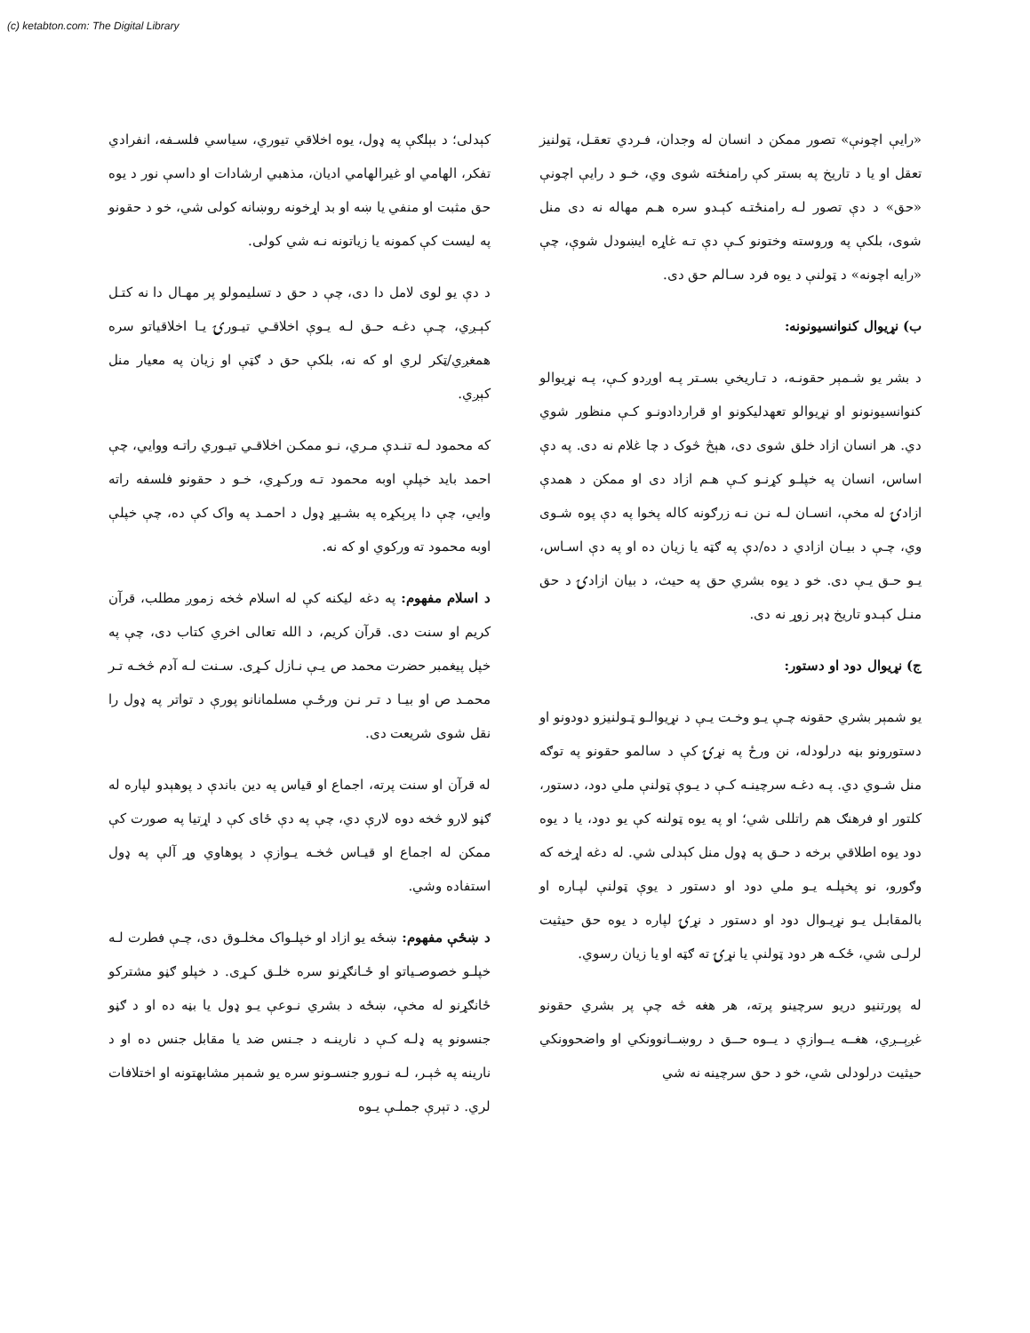(c) ketabton.com: The Digital Library
«رايې اچونې» تصور ممکن د انسان له وجدان، فـردي تعقـل، ټولنيز تعقل او يا د تاريخ په بستر کې رامنځته شوی وي، خـو د رايې اچونې «حق» د دې تصور لـه رامنځتـه کېـدو سره هـم مهاله نه دی منل شوی، بلکې په وروسته وختونو کـې دې تـه غاړه ايښودل شوې، چې «رايه اچونه» د ټولنې د يوه فرد سـالم حق دی.
ب) نړيوال کنوانسيونونه:
د بشر يو شـمېر حقونـه، د تـاريخي بسـتر پـه اوږدو کـې، پـه نړيوالو کنوانسيونونو او نړيوالو تعهدليکونو او قراردادونـو کـې منظور شوي دي. هر انسان ازاد خلق شوی دی، هېڅ څوک د چا غلام نه دی. په دې اساس، انسان په خپلـو کړنـو کـې هـم ازاد دی او ممکن د همدې ازادۍ له مخې، انسـان لـه نـن نـه زرګونه کاله پخوا په دې پوه شـوی وي، چـې د بيـان ازادي د ده/دې په ګټه يا زيان ده او په دې اسـاس، يـو حـق يـې دی. خو د يوه بشري حق په حيث، د بيان ازادۍ د حق منـل کېـدو تاريخ ډېر زوړ نه دی.
ج) نړيوال دود او دستور:
يو شمېر بشري حقونه چـې يـو وخـت يـې د نړيوالـو ټـولنيزو دودونو او دستورونو بڼه درلودله، نن ورځ په نړۍ کې د سالمو حقونو په توګه منل شـوي دي. پـه دغـه سرچينـه کـې د يـوې ټولنې ملي دود، دستور، کلتور او فرهنګ هم راتللی شي؛ او په يوه ټولنه کې يو دود، يا د يوه دود يوه اطلاقي برخه د حـق په ډول منل کېدلی شي. له دغه اړخه که وګورو، نو پخپلـه يـو ملي دود او دستور د يوې ټولنې لپـاره او بالمقابـل يـو نړيـوال دود او دستور د نړۍ لپاره د يوه حق حيثيت لرلـی شي، ځکـه هر دود ټولنې يا نړۍ ته ګټه او يا زيان رسوي.
له پورتنيو دريو سرچينو پرته، هر هغه څه چې پر بشري حقونو غږېــږي، هغــه يــوازې د يــوه حــق د روښــانوونکي او واضحوونکي حيثيت درلودلی شي، خو د حق سرچينه نه شي
کېدلی؛ د بېلګې په ډول، يوه اخلاقي تيوري، سياسي فلسـفه، انفرادي تفکر، الهامي او غيرالهامي اديان، مذهبي ارشادات او داسې نور د يوه حق مثبت او منفي يا ښه او بد اړخونه روښانه کولی شي، خو د حقونو په ليست کې کمونه يا زياتونه نـه شي کولی.
د دې يو لوی لامل دا دی، چې د حق د تسليمولو پر مهـال دا نه کتـل کېـږي، چـې دغـه حـق لـه يـوې اخلاقـي تيـورۍ يـا اخلاقياتو سره همغږي/ټکر لري او که نه، بلکې حق د ګټې او زيان په معيار منل کېږي.
که محمود لـه تنـدې مـري، نـو ممکـن اخلاقـي تيـوري راتـه ووايي، چې احمد بايد خپلې اوبه محمود تـه ورکـړي، خـو د حقونو فلسفه راته وايي، چې دا پرېکړه په بشـپړ ډول د احمـد په واک کې ده، چې خپلې اوبه محمود ته ورکوي او که نه.
د اسلام مفهوم: په دغه ليکنه کې له اسلام څخه زموږ مطلب، قرآن کريم او سنت دی. قرآن کريم، د الله تعالی اخري کتاب دی، چې په خپل پيغمبر حضرت محمد ص يـې نـازل کـړی. سـنت لـه آدم څخـه تـر محمـد ص او بيـا د تـر نـن ورځـې مسلمانانو پورې د تواتر په ډول را نقل شوی شريعت دی.
له قرآن او سنت پرته، اجماع او قياس په دين باندې د پوهېدو لپاره له ګڼو لارو څخه دوه لارې دي، چې په دې ځای کې د اړتيا په صورت کې ممکن له اجماع او قيـاس څخـه يـوازې د پوهاوي وړ آلې په ډول استفاده وشي.
د ښځې مفهوم: ښځه يو ازاد او خپلـواک مخلـوق دی، چـې فطرت لـه خپلـو خصوصـياتو او ځـانګړنو سره خلـق کـړی. د خپلو ګڼو مشترکو ځانګړنو له مخې، ښځه د بشري نـوعې يـو ډول يا بڼه ده او د ګڼو جنسونو په ډلـه کـې د نارينـه د جـنس ضد يا مقابل جنس ده او د نارينه په څېـر، لـه نـورو جنسـونو سره يو شمېر مشابهتونه او اختلافات لري. د تېرې جملـې يـوه